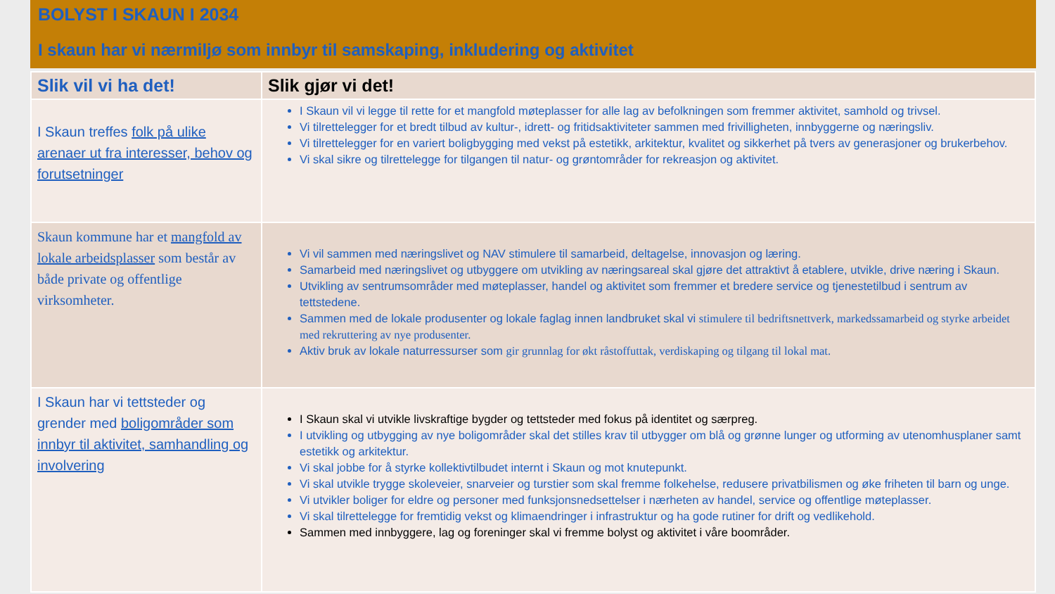BOLYST I SKAUN I 2034
I skaun har vi nærmiljø som innbyr til samskaping, inkludering og aktivitet
| Slik vil vi ha det! | Slik gjør vi det! |
| --- | --- |
| I Skaun treffes folk på ulike arenaer ut fra interesser, behov og forutsetninger | I Skaun vil vi legge til rette for et mangfold møteplasser for alle lag av befolkningen som fremmer aktivitet, samhold og trivsel. Vi tilrettelegger for et bredt tilbud av kultur-, idrett- og fritidsaktiviteter sammen med frivilligheten, innbyggerne og næringsliv. Vi tilrettelegger for en variert boligbygging med vekst på estetikk, arkitektur, kvalitet og sikkerhet på tvers av generasjoner og brukerbehov. Vi skal sikre og tilrettelegge for tilgangen til natur- og grøntområder for rekreasjon og aktivitet. |
| Skaun kommune har et mangfold av lokale arbeidsplasser som består av både private og offentlige virksomheter. | Vi vil sammen med næringslivet og NAV stimulere til samarbeid, deltagelse, innovasjon og læring. Samarbeid med næringslivet og utbyggere om utvikling av næringsareal skal gjøre det attraktivt å etablere, utvikle, drive næring i Skaun. Utvikling av sentrumsområder med møteplasser, handel og aktivitet som fremmer et bredere service og tjenestetilbud i sentrum av tettstedene. Sammen med de lokale produsenter og lokale faglag innen landbruket skal vi stimulere til bedriftsnettverk, markedssamarbeid og styrke arbeidet med rekruttering av nye produsenter. Aktiv bruk av lokale naturressurser som gir grunnlag for økt råstoffuttak, verdiskaping og tilgang til lokal mat. |
| I Skaun har vi tettsteder og grender med boligområder som innbyr til aktivitet, samhandling og involvering | I Skaun skal vi utvikle livskraftige bygder og tettsteder med fokus på identitet og særpreg. I utvikling og utbygging av nye boligområder skal det stilles krav til utbygger om blå og grønne lunger og utforming av utenomhusplaner samt estetikk og arkitektur. Vi skal jobbe for å styrke kollektivtilbudet internt i Skaun og mot knutepunkt. Vi skal utvikle trygge skoleveier, snarveier og turstier som skal fremme folkehelse, redusere privatbilismen og øke friheten til barn og unge. Vi utvikler boliger for eldre og personer med funksjonsnedsettelser i nærheten av handel, service og offentlige møteplasser. Vi skal tilrettelegge for fremtidig vekst og klimaendringer i infrastruktur og ha gode rutiner for drift og vedlikehold. Sammen med innbyggere, lag og foreninger skal vi fremme bolyst og aktivitet i våre boområder. |